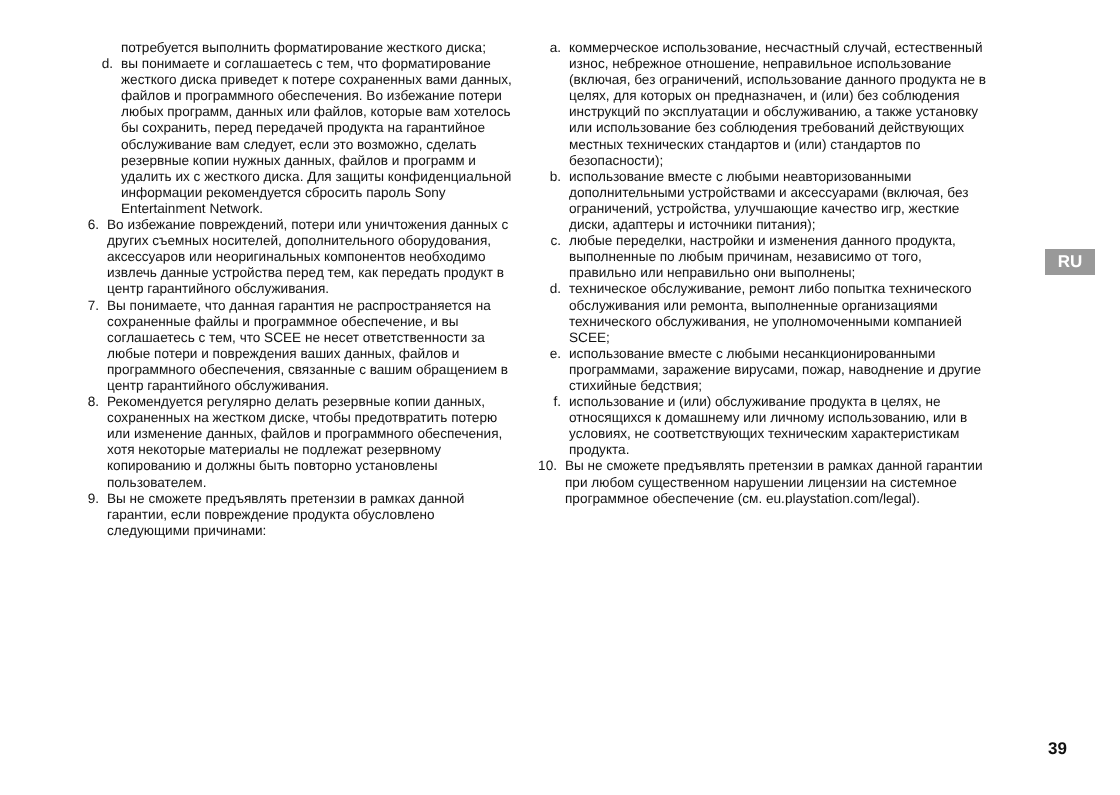потребуется выполнить форматирование жесткого диска;
d. вы понимаете и соглашаетесь с тем, что форматирование жесткого диска приведет к потере сохраненных вами данных, файлов и программного обеспечения. Во избежание потери любых программ, данных или файлов, которые вам хотелось бы сохранить, перед передачей продукта на гарантийное обслуживание вам следует, если это возможно, сделать резервные копии нужных данных, файлов и программ и удалить их с жесткого диска. Для защиты конфиденциальной информации рекомендуется сбросить пароль Sony Entertainment Network.
6. Во избежание повреждений, потери или уничтожения данных с других съемных носителей, дополнительного оборудования, аксессуаров или неоригинальных компонентов необходимо извлечь данные устройства перед тем, как передать продукт в центр гарантийного обслуживания.
7. Вы понимаете, что данная гарантия не распространяется на сохраненные файлы и программное обеспечение, и вы соглашаетесь с тем, что SCEE не несет ответственности за любые потери и повреждения ваших данных, файлов и программного обеспечения, связанные с вашим обращением в центр гарантийного обслуживания.
8. Рекомендуется регулярно делать резервные копии данных, сохраненных на жестком диске, чтобы предотвратить потерю или изменение данных, файлов и программного обеспечения, хотя некоторые материалы не подлежат резервному копированию и должны быть повторно установлены пользователем.
9. Вы не сможете предъявлять претензии в рамках данной гарантии, если повреждение продукта обусловлено следующими причинами:
a.
коммерческое использование, несчастный случай, естественный износ, небрежное отношение, неправильное использование (включая, без ограничений, использование данного продукта не в целях, для которых он предназначен, и (или) без соблюдения инструкций по эксплуатации и обслуживанию, а также установку или использование без соблюдения требований действующих местных технических стандартов и (или) стандартов по безопасности);
b.
использование вместе с любыми неавторизованными дополнительными устройствами и аксессуарами (включая, без ограничений, устройства, улучшающие качество игр, жесткие диски, адаптеры и источники питания);
c.
любые переделки, настройки и изменения данного продукта, выполненные по любым причинам, независимо от того, правильно или неправильно они выполнены;
d.
техническое обслуживание, ремонт либо попытка технического обслуживания или ремонта, выполненные организациями технического обслуживания, не уполномоченными компанией SCEE;
e.
использование вместе с любыми несанкционированными программами, заражение вирусами, пожар, наводнение и другие стихийные бедствия;
f.
использование и (или) обслуживание продукта в целях, не относящихся к домашнему или личному использованию, или в условиях, не соответствующих техническим характеристикам продукта.
10.
Вы не сможете предъявлять претензии в рамках данной гарантии при любом существенном нарушении лицензии на системное программное обеспечение (см. eu.playstation.com/legal).
RU
39